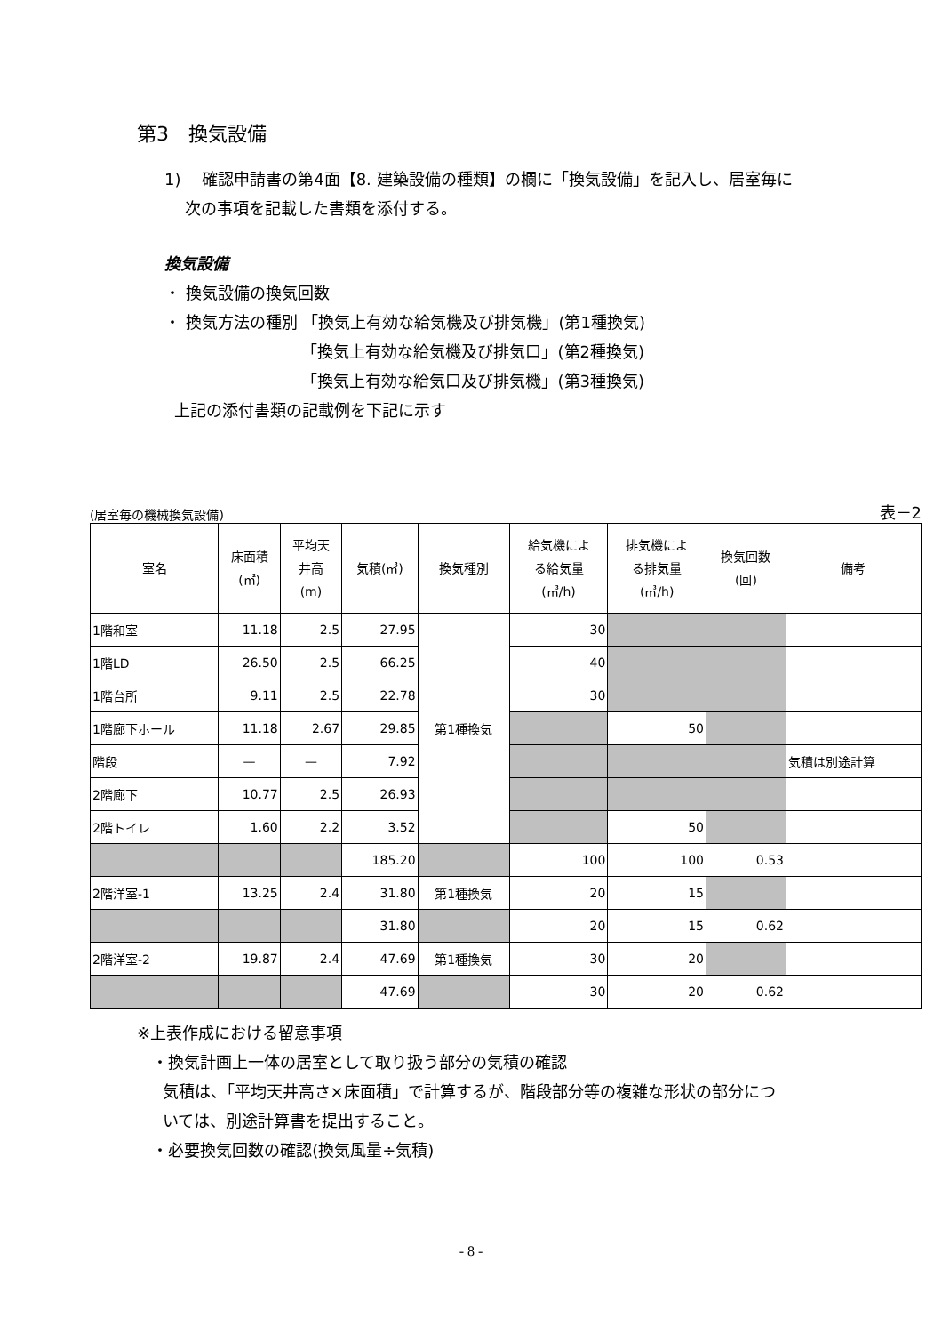第3　換気設備
1)　 確認申請書の第4面【8. 建築設備の種類】の欄に「換気設備」を記入し、居室毎に
次の事項を記載した書類を添付する。
換気設備
・ 換気設備の換気回数
・ 換気方法の種別 「換気上有効な給気機及び排気機」(第1種換気)
「換気上有効な給気機及び排気口」(第2種換気)
「換気上有効な給気口及び排気機」(第3種換気)
上記の添付書類の記載例を下記に示す
(居室毎の機械換気設備) 表－2
| 室名 | 床面積 (㎡) | 平均天 井高 (m) | 気積(㎥) | 換気種別 | 給気機によ る給気量 (㎥/h) | 排気機によ る排気量 (㎥/h) | 換気回数 (回) | 備考 |
| --- | --- | --- | --- | --- | --- | --- | --- | --- |
| 1階和室 | 11.18 | 2.5 | 27.95 | 第1種換気 | 30 | | | |
| 1階LD | 26.50 | 2.5 | 66.25 | | 40 | | | |
| 1階台所 | 9.11 | 2.5 | 22.78 | | 30 | | | |
| 1階廊下ホール | 11.18 | 2.67 | 29.85 | | | 50 | | |
| 階段 | — | — | 7.92 | | | | | 気積は別途計算 |
| 2階廊下 | 10.77 | 2.5 | 26.93 | | | | | |
| 2階トイレ | 1.60 | 2.2 | 3.52 | | | 50 | | |
| | | | 185.20 | | 100 | 100 | 0.53 | |
| 2階洋室-1 | 13.25 | 2.4 | 31.80 | 第1種換気 | 20 | 15 | | |
| | | | 31.80 | | 20 | 15 | 0.62 | |
| 2階洋室-2 | 19.87 | 2.4 | 47.69 | 第1種換気 | 30 | 20 | | |
| | | | 47.69 | | 30 | 20 | 0.62 | |
※上表作成における留意事項
・換気計画上一体の居室として取り扱う部分の気積の確認
気積は、「平均天井高さ×床面積」で計算するが、階段部分等の複雑な形状の部分につ
いては、別途計算書を提出すること。
・必要換気回数の確認(換気風量÷気積)
- 8 -